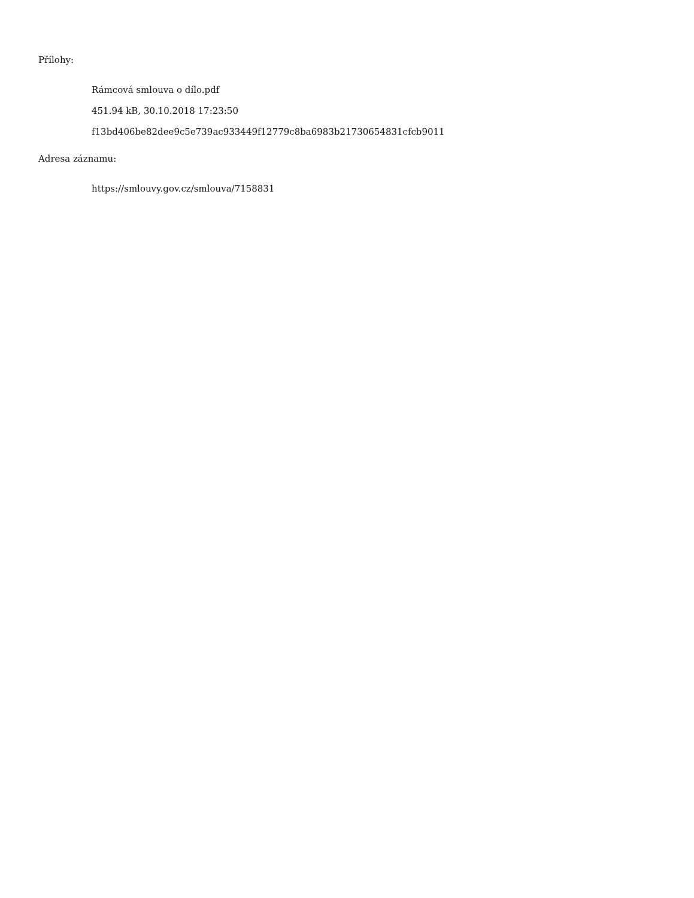Přílohy:
Rámcová smlouva o dílo.pdf
451.94 kB, 30.10.2018 17:23:50
f13bd406be82dee9c5e739ac933449f12779c8ba6983b21730654831cfcb9011
Adresa záznamu:
https://smlouvy.gov.cz/smlouva/7158831